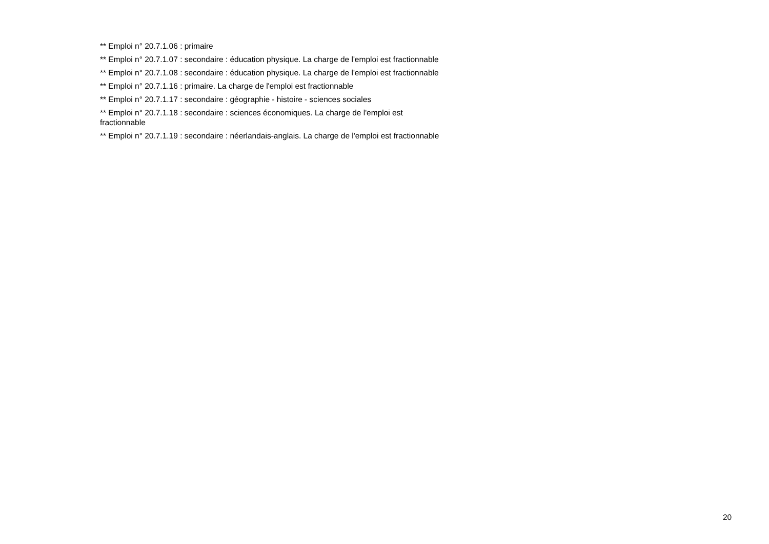** Emploi n° 20.7.1.06 : primaire
** Emploi n° 20.7.1.07 : secondaire : éducation physique. La charge de l'emploi est fractionnable
** Emploi n° 20.7.1.08 : secondaire : éducation physique. La charge de l'emploi est fractionnable
** Emploi n° 20.7.1.16 : primaire. La charge de l'emploi est fractionnable
** Emploi n° 20.7.1.17 : secondaire : géographie - histoire - sciences sociales
** Emploi n° 20.7.1.18 : secondaire : sciences économiques. La charge de l'emploi est
fractionnable
** Emploi n° 20.7.1.19 : secondaire : néerlandais-anglais. La charge de l'emploi est fractionnable
20